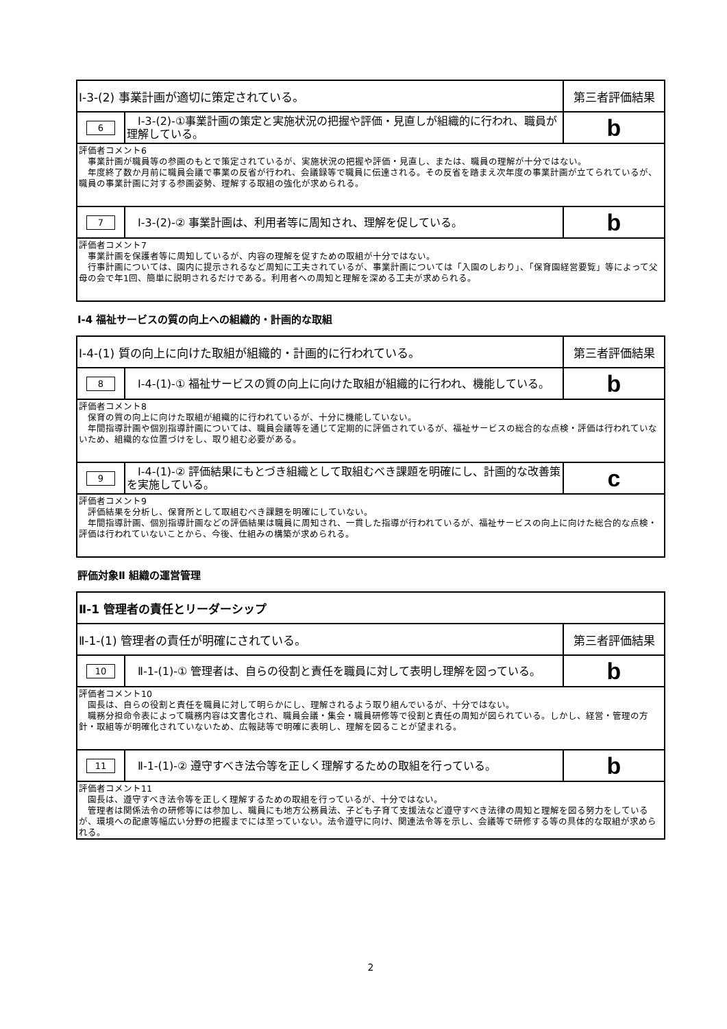| Ⅰ-3-(2) 事業計画が適切に策定されている。 | | 第三者評価結果 |
| 6 | Ⅰ-3-(2)-①事業計画の策定と実施状況の把握や評価・見直しが組織的に行われ、職員が理解している。 | b |
| 評価者コメント6 事業計画が職員等の参画のもとで策定されているが、実施状況の把握や評価・見直し、または、職員の理解が十分ではない。 年度終了数か月前に職員会議で事業の反省が行われ、会議録等で職員に伝達される。その反省を踏まえ次年度の事業計画が立てられているが、職員の事業計画に対する参画姿勢、理解する取組の強化が求められる。 | | |
| 7 | Ⅰ-3-(2)-② 事業計画は、利用者等に周知され、理解を促している。 | b |
| 評価者コメント7 事業計画を保護者等に周知しているが、内容の理解を促すための取組が十分ではない。 行事計画については、園内に提示されるなど周知に工夫されているが、事業計画については「入園のしおり」、「保育園経営要覧」等によって父母の会で年1回、簡単に説明されるだけである。利用者への周知と理解を深める工夫が求められる。 | | |
Ⅰ-4 福祉サービスの質の向上への組織的・計画的な取組
| Ⅰ-4-(1) 質の向上に向けた取組が組織的・計画的に行われている。 | | 第三者評価結果 |
| 8 | Ⅰ-4-(1)-① 福祉サービスの質の向上に向けた取組が組織的に行われ、機能している。 | b |
| 評価者コメント8 保育の質の向上に向けた取組が組織的に行われているが、十分に機能していない。 年間指導計画や個別指導計画については、職員会議等を通じて定期的に評価されているが、福祉サービスの総合的な点検・評価は行われていないため、組織的な位置づけをし、取り組む必要がある。 | | |
| 9 | Ⅰ-4-(1)-② 評価結果にもとづき組織として取組むべき課題を明確にし、計画的な改善策を実施している。 | c |
| 評価者コメント9 評価結果を分析し、保育所として取組むべき課題を明確にしていない。 年間指導計画、個別指導計画などの評価結果は職員に周知され、一貫した指導が行われているが、福祉サービスの向上に向けた総合的な点検・評価は行われていないことから、今後、仕組みの構築が求められる。 | | |
評価対象Ⅱ 組織の運営管理
| Ⅱ-1 管理者の責任とリーダーシップ | | |
| Ⅱ-1-(1) 管理者の責任が明確にされている。 | | 第三者評価結果 |
| 10 | Ⅱ-1-(1)-① 管理者は、自らの役割と責任を職員に対して表明し理解を図っている。 | b |
| 評価者コメント10 園長は、自らの役割と責任を職員に対して明らかにし、理解されるよう取り組んでいるが、十分ではない。 職務分担命令表によって職務内容は文書化され、職員会議・集会・職員研修等で役割と責任の周知が図られている。しかし、経営・管理の方針・取組等が明確化されていないため、広報誌等で明確に表明し、理解を図ることが望まれる。 | | |
| 11 | Ⅱ-1-(1)-② 遵守すべき法令等を正しく理解するための取組を行っている。 | b |
| 評価者コメント11 園長は、遵守すべき法令等を正しく理解するための取組を行っているが、十分ではない。 管理者は関係法令の研修等には参加し、職員にも地方公務員法、子ども子育て支援法など遵守すべき法律の周知と理解を図る努力をしているが、環境への配慮等幅広い分野の把握までには至っていない。法令遵守に向け、関連法令等を示し、会議等で研修する等の具体的な取組が求められる。 | | |
2